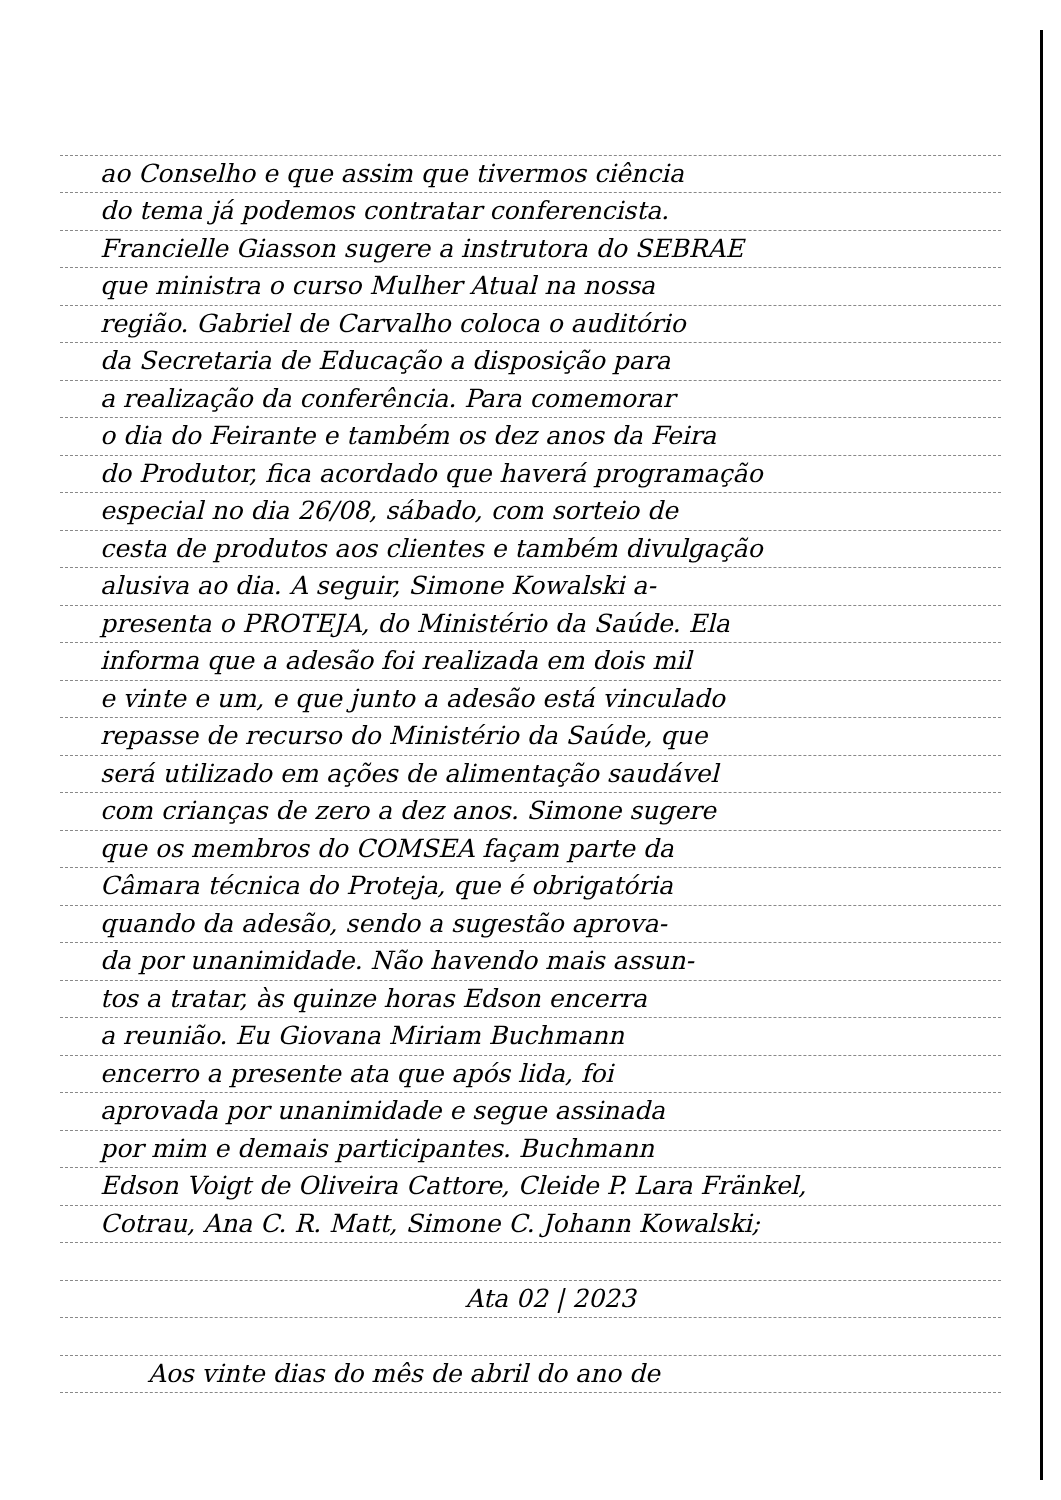ao Conselho e que assim que tivermos ciência
do tema já podemos contratar conferencista.
Francielle Giasson sugere a instrutora do SEBRAE
que ministra o curso Mulher Atual na nossa
região. Gabriel de Carvalho coloca o auditório
da Secretaria de Educação a disposição para
a realização da conferência. Para comemorar
o dia do Feirante e também os dez anos da Feira
do Produtor, fica acordado que haverá programação
especial no dia 26/08, sábado, com sorteio de
cesta de produtos aos clientes e também divulgação
alusiva ao dia. A seguir, Simone Kowalski a-
presenta o PROTEJA, do Ministério da Saúde. Ela
informa que a adesão foi realizada em dois mil
e vinte e um, e que junto a adesão está vinculado
repasse de recurso do Ministério da Saúde, que
será utilizado em ações de alimentação saudável
com crianças de zero a dez anos. Simone sugere
que os membros do COMSEA façam parte da
Câmara técnica do Proteja, que é obrigatória
quando da adesão, sendo a sugestão aprova-
da por unanimidade. Não havendo mais assun-
tos a tratar, às quinze horas Edson encerra
a reunião. Eu Giovana Miriam Buchmann
encerro a presente ata que após lida, foi
aprovada por unanimidade e segue assinada
por mim e demais participantes. Buchmann
Edson Voigt de Oliveira Cattore, Cleide P. Lara Fränkel,
Cotrau, Ana C. R. Matt, Simone C. Johann Kowalski;
Ata 02 | 2023
Aos vinte dias do mês de abril do ano de